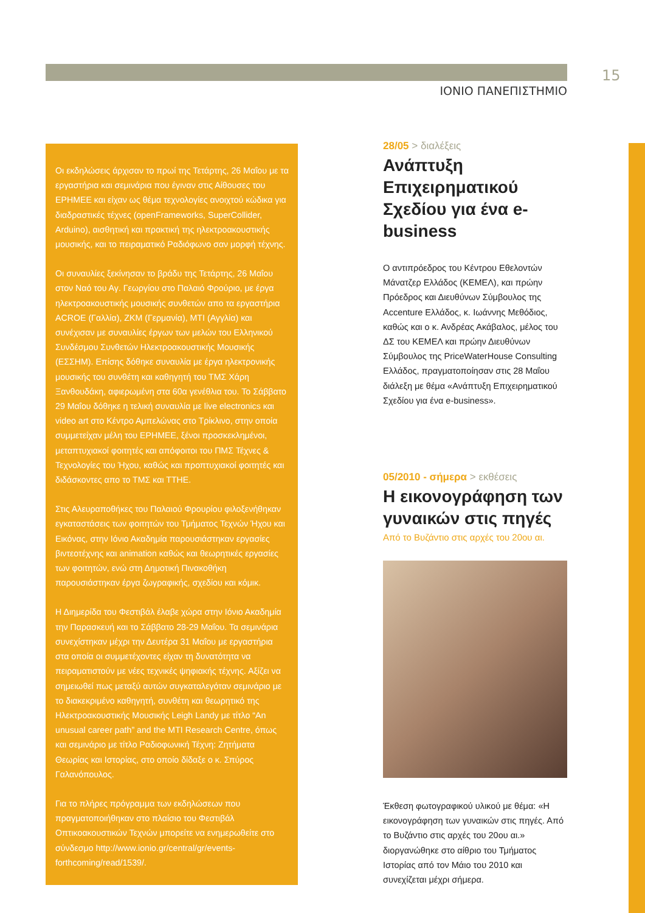ΙΟΝΙΟ ΠΑΝΕΠΙΣΤΗΜΙΟ
15
Οι εκδηλώσεις άρχισαν το πρωί της Τετάρτης, 26 Μαΐου με τα εργαστήρια και σεμινάρια που έγιναν στις Αίθουσες του ΕΡΗΜΕΕ και είχαν ως θέμα τεχνολογίες ανοιχτού κώδικα για διαδραστικές τέχνες (openFrameworks, SuperCollider, Arduino), αισθητική και πρακτική της ηλεκτροακουστικής μουσικής, και το πειραματικό Ραδιόφωνο σαν μορφή τέχνης.
Οι συναυλίες ξεκίνησαν το βράδυ της Τετάρτης, 26 Μαΐου στον Ναό του Αγ. Γεωργίου στο Παλαιό Φρούριο, με έργα ηλεκτροακουστικής μουσικής συνθετών απο τα εργαστήρια ACROE (Γαλλία), ΖΚΜ (Γερμανία), ΜΤΙ (Αγγλία) και συνέχισαν με συναυλίες έργων των μελών του Ελληνικού Συνδέσμου Συνθετών Ηλεκτροακουστικής Μουσικής (ΕΣΣΗΜ). Επίσης δόθηκε συναυλία με έργα ηλεκτρονικής μουσικής του συνθέτη και καθηγητή του ΤΜΣ Χάρη Ξανθουδάκη, αφιερωμένη στα 60α γενέθλια του. Το Σάββατο 29 Μαΐου δόθηκε η τελική συναυλία με live electronics και video art στο Κέντρο Αμπελώνας στο Τρίκλινο, στην οποία συμμετείχαν μέλη του ΕΡΗΜΕΕ, ξένοι προσκεκλημένοι, μεταπτυχιακοί φοιτητές και απόφοιτοι του ΠΜΣ Τέχνες & Τεχνολογίες του Ήχου, καθώς και προπτυχιακοί φοιτητές και διδάσκοντες απο το ΤΜΣ και ΤΤΗΕ.
Στις Αλευραποθήκες του Παλαιού Φρουρίου φιλοξενήθηκαν εγκαταστάσεις των φοιτητών του Τμήματος Τεχνών Ήχου και Εικόνας, στην Ιόνιο Ακαδημία παρουσιάστηκαν εργασίες βιντεοτέχνης και animation καθώς και θεωρητικές εργασίες των φοιτητών, ενώ στη Δημοτική Πινακοθήκη παρουσιάστηκαν έργα ζωγραφικής, σχεδίου και κόμικ.
Η Διημερίδα του Φεστιβάλ έλαβε χώρα στην Ιόνιο Ακαδημία την Παρασκευή και το Σάββατο 28-29 Μαΐου. Τα σεμινάρια συνεχίστηκαν μέχρι την Δευτέρα 31 Μαΐου με εργαστήρια στα οποία οι συμμετέχοντες είχαν τη δυνατότητα να πειραματιστούν με νέες τεχνικές ψηφιακής τέχνης. Αξίζει να σημειωθεί πως μεταξύ αυτών συγκαταλεγόταν σεμινάριο με το διακεκριμένο καθηγητή, συνθέτη και θεωρητικό της Ηλεκτροακουστικής Μουσικής Leigh Landy με τίτλο “An unusual career path” and the MTI Research Centre, όπως και σεμινάριο με τίτλο Ραδιοφωνική Τέχνη: Ζητήματα Θεωρίας και Ιστορίας, στο οποίο δίδαξε ο κ. Σπύρος Γαλανόπουλος.
Για το πλήρες πρόγραμμα των εκδηλώσεων που πραγματοποιήθηκαν στο πλαίσιο του Φεστιβάλ Οπτικοακουστικών Τεχνών μπορείτε να ενημερωθείτε στο σύνδεσμο http://www.ionio.gr/central/gr/events-forthcoming/read/1539/.
28/05 > διαλέξεις
Ανάπτυξη Επιχειρηματικού Σχεδίου για ένα e-business
Ο αντιπρόεδρος του Κέντρου Εθελοντών Μάνατζερ Ελλάδος (ΚΕΜΕΛ), και πρώην Πρόεδρος και Διευθύνων Σύμβουλος της Accenture Ελλάδος, κ. Ιωάννης Μεθόδιος, καθώς και ο κ. Ανδρέας Ακάβαλος, μέλος του ΔΣ του ΚΕΜΕΛ και πρώην Διευθύνων Σύμβουλος της PriceWaterHouse Consulting Ελλάδος, πραγματοποίησαν στις 28 Μαΐου διάλεξη με θέμα «Ανάπτυξη Επιχειρηματικού Σχεδίου για ένα e-business».
05/2010 - σήμερα > εκθέσεις
Η εικονογράφηση των γυναικών στις πηγές
Από το Βυζάντιο στις αρχές του 20ου αι.
Έκθεση φωτογραφικού υλικού με θέμα: «Η εικονογράφηση των γυναικών στις πηγές. Από το Βυζάντιο στις αρχές του 20ου αι.» διοργανώθηκε στο αίθριο του Τμήματος Ιστορίας από τον Μάιο του 2010 και συνεχίζεται μέχρι σήμερα.